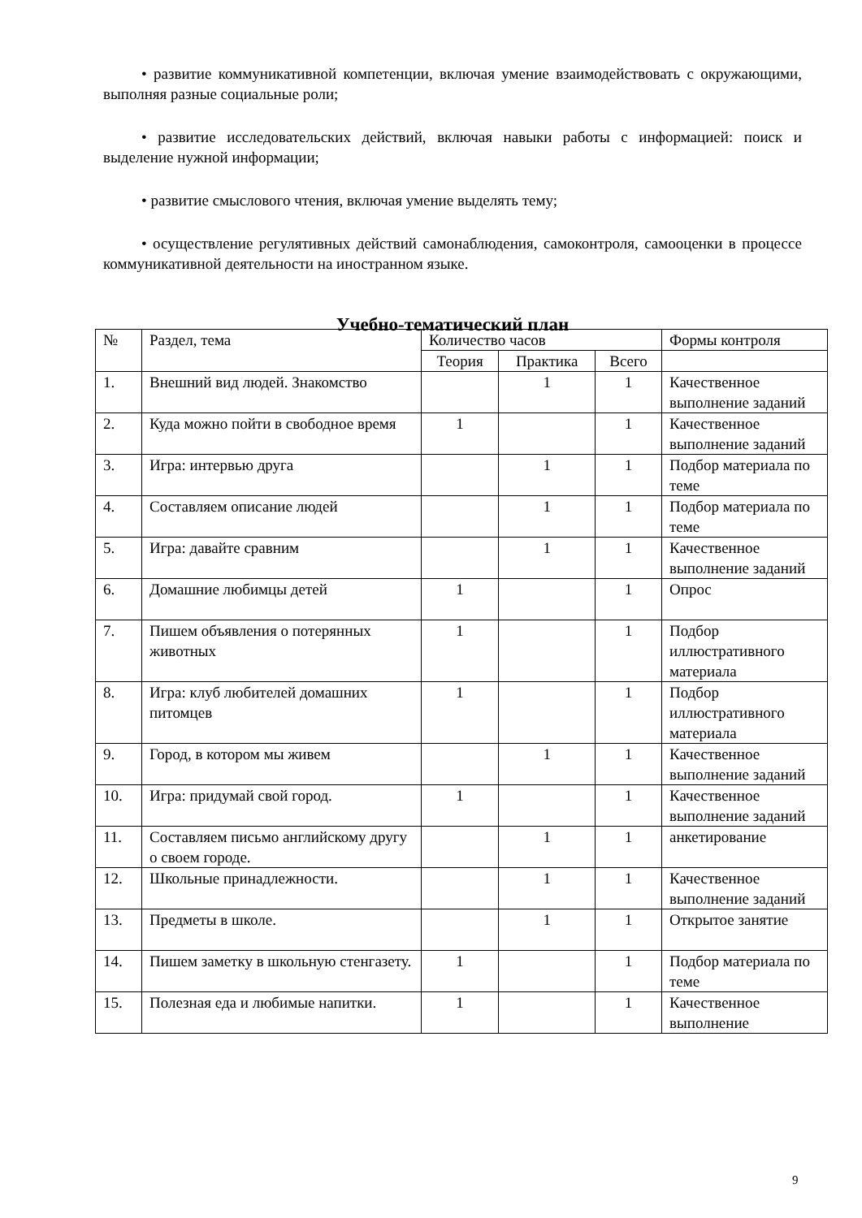• развитие коммуникативной компетенции, включая умение взаимодействовать с окружающими, выполняя разные социальные роли;
• развитие исследовательских действий, включая навыки работы с информацией: поиск и выделение нужной информации;
• развитие смыслового чтения, включая умение выделять тему;
• осуществление регулятивных действий самонаблюдения, самоконтроля, самооценки в процессе коммуникативной деятельности на иностранном языке.
Учебно-тематический план
| № | Раздел, тема | Количество часов | | | Формы контроля |
| --- | --- | --- | --- | --- | --- |
| | | Теория | Практика | Всего | |
| 1. | Внешний вид людей. Знакомство | | 1 | 1 | Качественное выполнение заданий |
| 2. | Куда можно пойти в свободное время | 1 | | 1 | Качественное выполнение заданий |
| 3. | Игра: интервью друга | | 1 | 1 | Подбор материала по теме |
| 4. | Составляем описание людей | | 1 | 1 | Подбор материала по теме |
| 5. | Игра: давайте сравним | | 1 | 1 | Качественное выполнение заданий |
| 6. | Домашние любимцы детей | 1 | | 1 | Опрос |
| 7. | Пишем объявления о потерянных животных | 1 | | 1 | Подбор иллюстративного материала |
| 8. | Игра: клуб любителей домашних питомцев | 1 | | 1 | Подбор иллюстративного материала |
| 9. | Город, в котором мы живем | | 1 | 1 | Качественное выполнение заданий |
| 10. | Игра: придумай свой город. | 1 | | 1 | Качественное выполнение заданий |
| 11. | Составляем письмо английскому другу о своем городе. | | 1 | 1 | анкетирование |
| 12. | Школьные принадлежности. | | 1 | 1 | Качественное выполнение заданий |
| 13. | Предметы в школе. | | 1 | 1 | Открытое занятие |
| 14. | Пишем заметку в школьную стенгазету. | 1 | | 1 | Подбор материала по теме |
| 15. | Полезная еда и любимые напитки. | 1 | | 1 | Качественное выполнение |
9